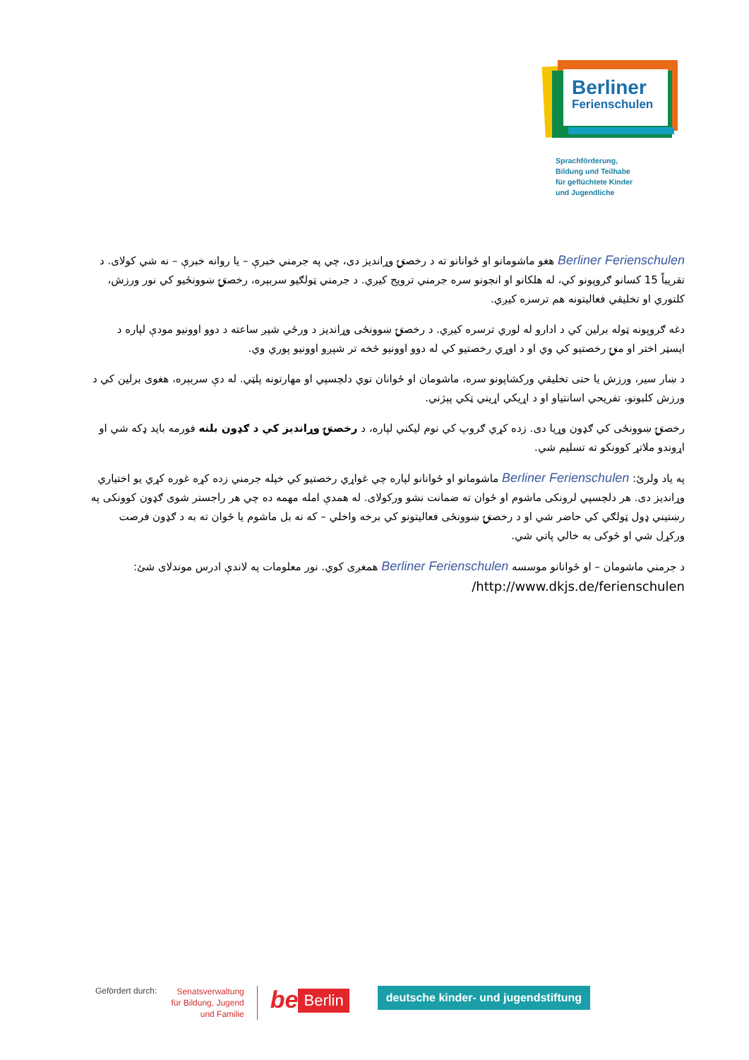Berliner
Ferienschulen
Sprachförderung,
Bildung und Teilhabe
für geflüchtete Kinder
und Jugendliche
Berliner Ferienschulen هغو ماشومانو او ځوانانو ته د رخصتۍ وړاندیز دی، چي په جرمني خبرې – یا روانه خبرې – نه شي کولای. د تقریباً 15 کسانو ګروپونو کي، له هلکانو او انجونو سره جرمني ترویج کیږي. د جرمني ټولګیو سربېره، رخصتۍ ښوونځیو کي نور ورزش، کلتوري او تخلیقي فعالیتونه هم ترسره کیږي.
دغه ګروپونه ټوله برلین کي د ادارو له لوري ترسره کیږي. د رخصتۍ ښوونځی وړاندیز د ورځي شپږ ساعته د دوو اوونیو مودې لپاره د ایسټر اختر او منۍ رخصتیو کي وي او د اوړي رخصتیو کي له دوو اوونیو څخه تر شپږو اوونیو پوري وي.
د ښار سیر، ورزش یا حتی تخلیقي ورکشاپونو سره، ماشومان او ځوانان نوي دلچسپي او مهارتونه پلټي. له دې سربېره، هغوی برلین کي د ورزش کلبونو، تفریحي اسانتیاو او د اړیکي اړیني ټکي پېژني.
رخصتۍ ښوونځی کي ګډون وړیا دی. زده کړي ګروپ کي نوم لیکني لپاره، د رخصتۍ وړاندیز کي د ګډون بلنه فورمه باید ډکه شي او اړوندو ملاتړ کوونکو ته تسلیم شي.
په یاد ولرئ: Berliner Ferienschulen ماشومانو او ځوانانو لپاره چي غواړي رخصتیو کي خپله جرمني زده کړه غوره کړي یو اختیاري وړاندیز دی. هر دلچسپي لرونکی ماشوم او ځوان ته ضمانت نشو ورکولای. له همدې امله مهمه ده چي هر راجستر شوی ګډون کوونکی په رښتیني ډول ټولګي کي حاضر شي او د رخصتۍ ښوونځی فعالیتونو کي برخه واخلي – که نه بل ماشوم یا ځوان ته به د ګډون فرصت ورکړل شي او څوکی به خالي پاتي شي.
د جرمني ماشومان – او ځوانانو موسسه Berliner Ferienschulen همغږی کوي. نور معلومات په لاندې ادرس موندلای شئ:
http://www.dkjs.de/ferienschulen/
Gefördert durch:
Senatsverwaltung
für Bildung, Jugend
und Familie
be
Berlin
deutsche kinder- und jugendstiftung